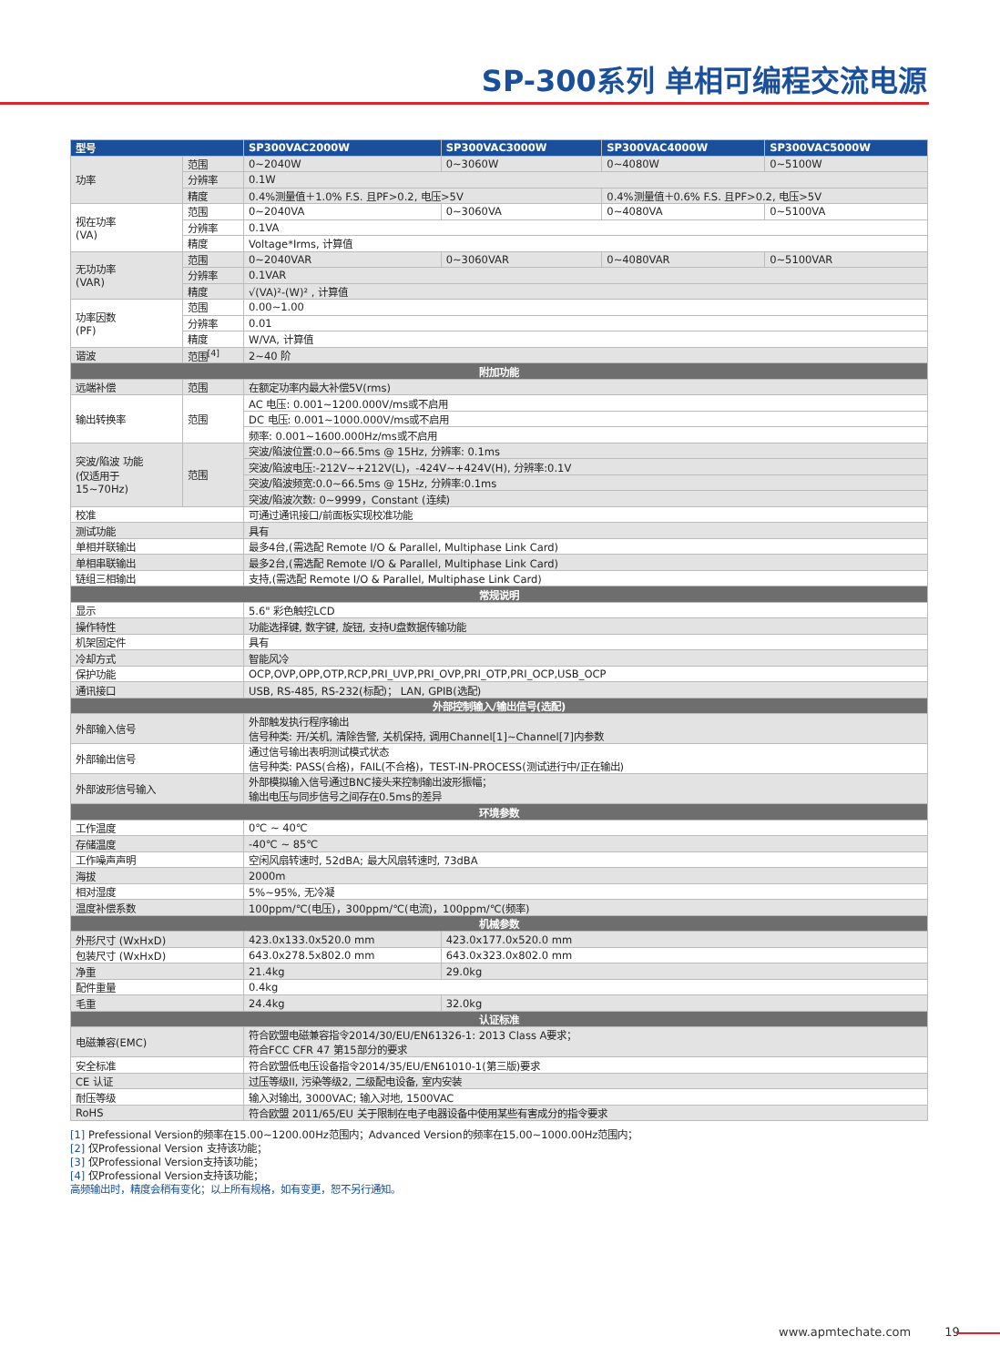SP-300系列 单相可编程交流电源
| 型号 | | SP300VAC2000W | SP300VAC3000W | SP300VAC4000W | SP300VAC5000W |
| --- | --- | --- | --- | --- | --- |
| 功率 | 范围 | 0~2040W | 0~3060W | 0~4080W | 0~5100W |
| | 分辨率 | 0.1W | | | |
| | 精度 | 0.4%测量值＋1.0% F.S. 且PF>0.2, 电压>5V | | 0.4%测量值＋0.6% F.S. 且PF>0.2, 电压>5V | |
| 视在功率 (VA) | 范围 | 0~2040VA | 0~3060VA | 0~4080VA | 0~5100VA |
| | 分辨率 | 0.1VA | | | |
| | 精度 | Voltage*Irms, 计算值 | | | |
| 无功功率 (VAR) | 范围 | 0~2040VAR | 0~3060VAR | 0~4080VAR | 0~5100VAR |
| | 分辨率 | 0.1VAR | | | |
| | 精度 | √(VA)²-(W)² , 计算值 | | | |
| 功率因数 (PF) | 范围 | 0.00~1.00 | | | |
| | 分辨率 | 0.01 | | | |
| | 精度 | W/VA, 计算值 | | | |
| 谐波 | 范围<sup>[4]</sup> | 2~40 阶 | | | |
| 附加功能 | | | | | |
| 远端补偿 | 范围 | 在额定功率内最大补偿5V(rms) | | | |
| 输出转换率 | 范围 | AC 电压: 0.001~1200.000V/ms或不启用 | | | |
| | | DC 电压: 0.001~1000.000V/ms或不启用 | | | |
| | | 频率: 0.001~1600.000Hz/ms或不启用 | | | |
| 突波/陷波 功能 (仅适用于 15~70Hz) | 范围 | 突波/陷波位置:0.0~66.5ms @ 15Hz, 分辨率: 0.1ms | | | |
| | | 突波/陷波电压:-212V~+212V(L)，-424V~+424V(H), 分辨率:0.1V | | | |
| | | 突波/陷波频宽:0.0~66.5ms @ 15Hz, 分辨率:0.1ms | | | |
| | | 突波/陷波次数: 0~9999，Constant (连续) | | | |
| 校准 | | 可通过通讯接口/前面板实现校准功能 | | | |
| 测试功能 | | 具有 | | | |
| 单相并联输出 | | 最多4台,(需选配 Remote I/O & Parallel, Multiphase Link Card) | | | |
| 单相串联输出 | | 最多2台,(需选配 Remote I/O & Parallel, Multiphase Link Card) | | | |
| 链组三相输出 | | 支持,(需选配 Remote I/O & Parallel, Multiphase Link Card) | | | |
| 常规说明 | | | | | |
| 显示 | | 5.6" 彩色触控LCD | | | |
| 操作特性 | | 功能选择键, 数字键, 旋钮, 支持U盘数据传输功能 | | | |
| 机架固定件 | | 具有 | | | |
| 冷却方式 | | 智能风冷 | | | |
| 保护功能 | | OCP,OVP,OPP,OTP,RCP,PRI_UVP,PRI_OVP,PRI_OTP,PRI_OCP,USB_OCP | | | |
| 通讯接口 | | USB, RS-485, RS-232(标配)； LAN, GPIB(选配) | | | |
| 外部控制输入/输出信号(选配) | | | | | |
| 外部输入信号 | | 外部触发执行程序输出 信号种类: 开/关机, 清除告警, 关机保持, 调用Channel[1]~Channel[7]内参数 | | | |
| 外部输出信号 | | 通过信号输出表明测试模式状态 信号种类: PASS(合格)，FAIL(不合格)，TEST-IN-PROCESS(测试进行中/正在输出) | | | |
| 外部波形信号输入 | | 外部模拟输入信号通过BNC接头来控制输出波形振幅； 输出电压与同步信号之间存在0.5ms的差异 | | | |
| 环境参数 | | | | | |
| 工作温度 | | 0℃ ~ 40℃ | | | |
| 存储温度 | | -40℃ ~ 85℃ | | | |
| 工作噪声声明 | | 空闲风扇转速时, 52dBA; 最大风扇转速时, 73dBA | | | |
| 海拔 | | 2000m | | | |
| 相对湿度 | | 5%~95%, 无冷凝 | | | |
| 温度补偿系数 | | 100ppm/℃(电压)，300ppm/℃(电流)，100ppm/℃(频率) | | | |
| 机械参数 | | | | | |
| 外形尺寸 (WxHxD) | | 423.0x133.0x520.0 mm | 423.0x177.0x520.0 mm | | |
| 包装尺寸 (WxHxD) | | 643.0x278.5x802.0 mm | 643.0x323.0x802.0 mm | | |
| 净重 | | 21.4kg | 29.0kg | | |
| 配件重量 | | 0.4kg | | | |
| 毛重 | | 24.4kg | 32.0kg | | |
| 认证标准 | | | | | |
| 电磁兼容(EMC) | | 符合欧盟电磁兼容指令2014/30/EU/EN61326-1: 2013 Class A要求； 符合FCC CFR 47 第15部分的要求 | | | |
| 安全标准 | | 符合欧盟低电压设备指令2014/35/EU/EN61010-1(第三版)要求 | | | |
| CE 认证 | | 过压等级II, 污染等级2, 二级配电设备, 室内安装 | | | |
| 耐压等级 | | 输入对输出, 3000VAC; 输入对地, 1500VAC | | | |
| RoHS | | 符合欧盟 2011/65/EU 关于限制在电子电器设备中使用某些有害成分的指令要求 | | | |
[1] Prefessional Version的频率在15.00~1200.00Hz范围内；Advanced Version的频率在15.00~1000.00Hz范围内；
[2] 仅Professional Version 支持该功能；
[3] 仅Professional Version支持该功能；
[4] 仅Professional Version支持该功能；
高频输出时，精度会稍有变化；以上所有规格，如有变更，恕不另行通知。
www.apmtechate.com 19